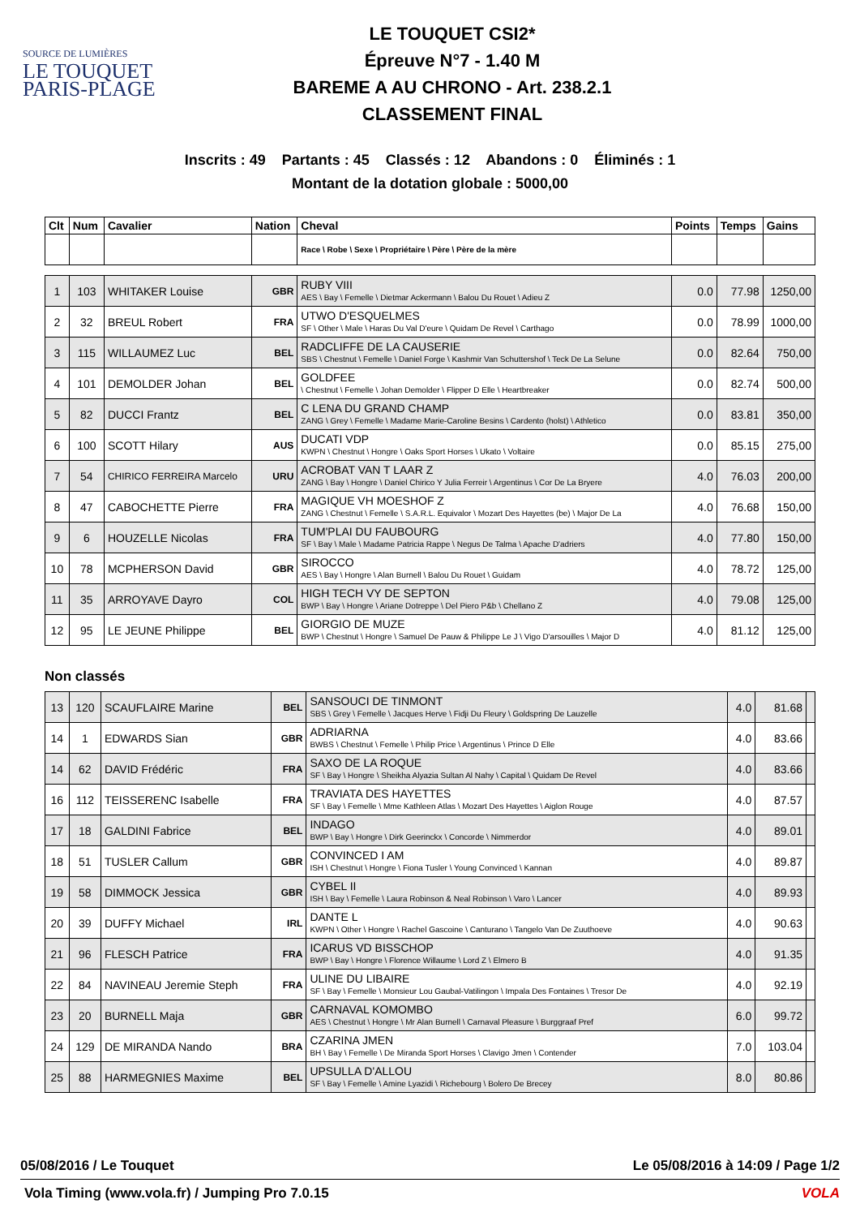SOURCE DE LUMIÈRES
LE TOUQUET
PARIS-PLAGE
LE TOUQUET CSI2*
Épreuve N°7 - 1.40 M
BAREME A AU CHRONO - Art. 238.2.1
CLASSEMENT FINAL
Inscrits : 49 Partants : 45 Classés : 12 Abandons : 0 Éliminés : 1
Montant de la dotation globale : 5000,00
| Clt | Num | Cavalier | Nation | Cheval | Points | Temps | Gains |
| --- | --- | --- | --- | --- | --- | --- | --- |
| | | | | Race \ Robe \ Sexe \ Propriétaire \ Père \ Père de la mère | | | |
| 1 | 103 | WHITAKER Louise | GBR | RUBY VIII AES \ Bay \ Femelle \ Dietmar Ackermann \ Balou Du Rouet \ Adieu Z | 0.0 | 77.98 | 1250,00 |
| 2 | 32 | BREUL Robert | FRA | UTWO D'ESQUELMES SF \ Other \ Male \ Haras Du Val D'eure \ Quidam De Revel \ Carthago | 0.0 | 78.99 | 1000,00 |
| 3 | 115 | WILLAUMEZ Luc | BEL | RADCLIFFE DE LA CAUSERIE SBS \ Chestnut \ Femelle \ Daniel Forge \ Kashmir Van Schuttershof \ Teck De La Selune | 0.0 | 82.64 | 750,00 |
| 4 | 101 | DEMOLDER Johan | BEL | GOLDFEE \ Chestnut \ Femelle \ Johan Demolder \ Flipper D Elle \ Heartbreaker | 0.0 | 82.74 | 500,00 |
| 5 | 82 | DUCCI Frantz | BEL | C LENA DU GRAND CHAMP ZANG \ Grey \ Femelle \ Madame Marie-Caroline Besins \ Cardento (holst) \ Athletico | 0.0 | 83.81 | 350,00 |
| 6 | 100 | SCOTT Hilary | AUS | DUCATI VDP KWPN \ Chestnut \ Hongre \ Oaks Sport Horses \ Ukato \ Voltaire | 0.0 | 85.15 | 275,00 |
| 7 | 54 | CHIRICO FERREIRA Marcelo | URU | ACROBAT VAN T LAAR Z ZANG \ Bay \ Hongre \ Daniel Chirico Y Julia Ferreir \ Argentinus \ Cor De La Bryere | 4.0 | 76.03 | 200,00 |
| 8 | 47 | CABOCHETTE Pierre | FRA | MAGIQUE VH MOESHOF Z ZANG \ Chestnut \ Femelle \ S.A.R.L. Equivalor \ Mozart Des Hayettes (be) \ Major De La | 4.0 | 76.68 | 150,00 |
| 9 | 6 | HOUZELLE Nicolas | FRA | TUM'PLAI DU FAUBOURG SF \ Bay \ Male \ Madame Patricia Rappe \ Negus De Talma \ Apache D'adriers | 4.0 | 77.80 | 150,00 |
| 10 | 78 | MCPHERSON David | GBR | SIROCCO AES \ Bay \ Hongre \ Alan Burnell \ Balou Du Rouet \ Guidam | 4.0 | 78.72 | 125,00 |
| 11 | 35 | ARROYAVE Dayro | COL | HIGH TECH VY DE SEPTON BWP \ Bay \ Hongre \ Ariane Dotreppe \ Del Piero P&b \ Chellano Z | 4.0 | 79.08 | 125,00 |
| 12 | 95 | LE JEUNE Philippe | BEL | GIORGIO DE MUZE BWP \ Chestnut \ Hongre \ Samuel De Pauw & Philippe Le J \ Vigo D'arsouilles \ Major D | 4.0 | 81.12 | 125,00 |
Non classés
| 13 | 120 | SCAUFLAIRE Marine | BEL | SANSOUCI DE TINMONT SBS \ Grey \ Femelle \ Jacques Herve \ Fidji Du Fleury \ Goldspring De Lauzelle | 4.0 | 81.68 | |
| 14 | 1 | EDWARDS Sian | GBR | ADRIARNA BWBS \ Chestnut \ Femelle \ Philip Price \ Argentinus \ Prince D Elle | 4.0 | 83.66 | |
| 14 | 62 | DAVID Frédéric | FRA | SAXO DE LA ROQUE SF \ Bay \ Hongre \ Sheikha Alyazia Sultan Al Nahy \ Capital \ Quidam De Revel | 4.0 | 83.66 | |
| 16 | 112 | TEISSERENC Isabelle | FRA | TRAVIATA DES HAYETTES SF \ Bay \ Femelle \ Mme Kathleen Atlas \ Mozart Des Hayettes \ Aiglon Rouge | 4.0 | 87.57 | |
| 17 | 18 | GALDINI Fabrice | BEL | INDAGO BWP \ Bay \ Hongre \ Dirk Geerinckx \ Concorde \ Nimmerdor | 4.0 | 89.01 | |
| 18 | 51 | TUSLER Callum | GBR | CONVINCED I AM ISH \ Chestnut \ Hongre \ Fiona Tusler \ Young Convinced \ Kannan | 4.0 | 89.87 | |
| 19 | 58 | DIMMOCK Jessica | GBR | CYBEL II ISH \ Bay \ Femelle \ Laura Robinson & Neal Robinson \ Varo \ Lancer | 4.0 | 89.93 | |
| 20 | 39 | DUFFY Michael | IRL | DANTE L KWPN \ Other \ Hongre \ Rachel Gascoine \ Canturano \ Tangelo Van De Zuuthoeve | 4.0 | 90.63 | |
| 21 | 96 | FLESCH Patrice | FRA | ICARUS VD BISSCHOP BWP \ Bay \ Hongre \ Florence Willaume \ Lord Z \ Elmero B | 4.0 | 91.35 | |
| 22 | 84 | NAVINEAU Jeremie Steph | FRA | ULINE DU LIBAIRE SF \ Bay \ Femelle \ Monsieur Lou Gaubal-Vatilingon \ Impala Des Fontaines \ Tresor De | 4.0 | 92.19 | |
| 23 | 20 | BURNELL Maja | GBR | CARNAVAL KOMOMBO AES \ Chestnut \ Hongre \ Mr Alan Burnell \ Carnaval Pleasure \ Burggraaf Pref | 6.0 | 99.72 | |
| 24 | 129 | DE MIRANDA Nando | BRA | CZARINA JMEN BH \ Bay \ Femelle \ De Miranda Sport Horses \ Clavigo Jmen \ Contender | 7.0 | 103.04 | |
| 25 | 88 | HARMEGNIES Maxime | BEL | UPSULLA D'ALLOU SF \ Bay \ Femelle \ Amine Lyazidi \ Richebourg \ Bolero De Brecey | 8.0 | 80.86 | |
05/08/2016 / Le Touquet Le 05/08/2016 à 14:09 / Page 1/2
Vola Timing (www.vola.fr) / Jumping Pro 7.0.15 VOLA